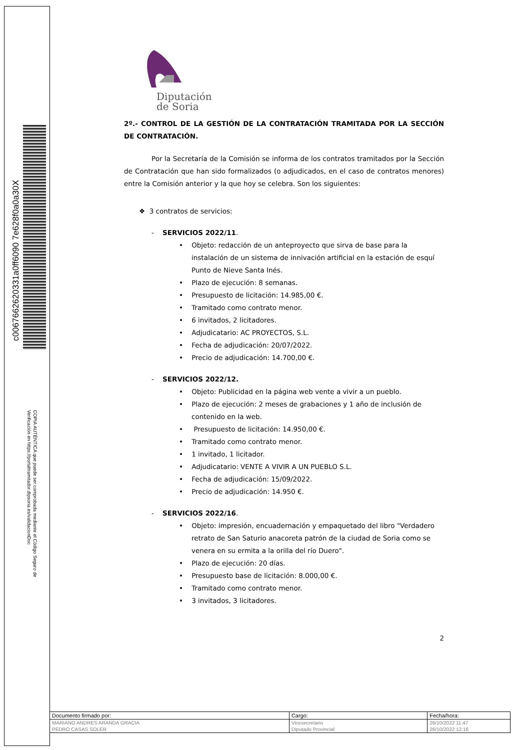c0067662620331a0ff6090 7e628f0a0a30X
COPIA AUTÉNTICA que puede ser comprobada mediante el Código Seguro de
Verificación en https://portaltramitador.dipsoria.es/validacionDoc
Diputación
de Soria
2º.- CONTROL DE LA GESTIÓN DE LA CONTRATACIÓN TRAMITADA POR LA SECCIÓN DE CONTRATACIÓN.
Por la Secretaría de la Comisión se informa de los contratos tramitados por la Sección de Contratación que han sido formalizados (o adjudicados, en el caso de contratos menores) entre la Comisión anterior y la que hoy se celebra. Son los siguientes:
❖ 3 contratos de servicios:
- SERVICIOS 2022/11.
• Objeto: redacción de un anteproyecto que sirva de base para la instalación de un sistema de innivación artificial en la estación de esquí Punto de Nieve Santa Inés.
• Plazo de ejecución: 8 semanas.
• Presupuesto de licitación: 14.985,00 €.
• Tramitado como contrato menor.
• 6 invitados, 2 licitadores.
• Adjudicatario: AC PROYECTOS, S.L.
• Fecha de adjudicación: 20/07/2022.
• Precio de adjudicación: 14.700,00 €.
- SERVICIOS 2022/12.
• Objeto: Publicidad en la página web vente a vivir a un pueblo.
• Plazo de ejecución: 2 meses de grabaciones y 1 año de inclusión de contenido en la web.
• Presupuesto de licitación: 14.950,00 €.
• Tramitado como contrato menor.
• 1 invitado, 1 licitador.
• Adjudicatario: VENTE A VIVIR A UN PUEBLO S.L.
• Fecha de adjudicación: 15/09/2022.
• Precio de adjudicación: 14.950 €.
- SERVICIOS 2022/16.
• Objeto: impresión, encuadernación y empaquetado del libro "Verdadero retrato de San Saturio anacoreta patrón de la ciudad de Soria como se venera en su ermita a la orilla del río Duero".
• Plazo de ejecución: 20 días.
• Presupuesto base de licitación: 8.000,00 €.
• Tramitado como contrato menor.
• 3 invitados, 3 licitadores.
2
| Documento firmado por: | Cargo: | Fecha/hora: |
| --- | --- | --- |
| MARIANO ANDRES ARANDA GRACIA | Vicesecretario | 26/10/2022 11:47 |
| PEDRO CASAS SOLER | Diputado Provincial | 26/10/2022 12:16 |